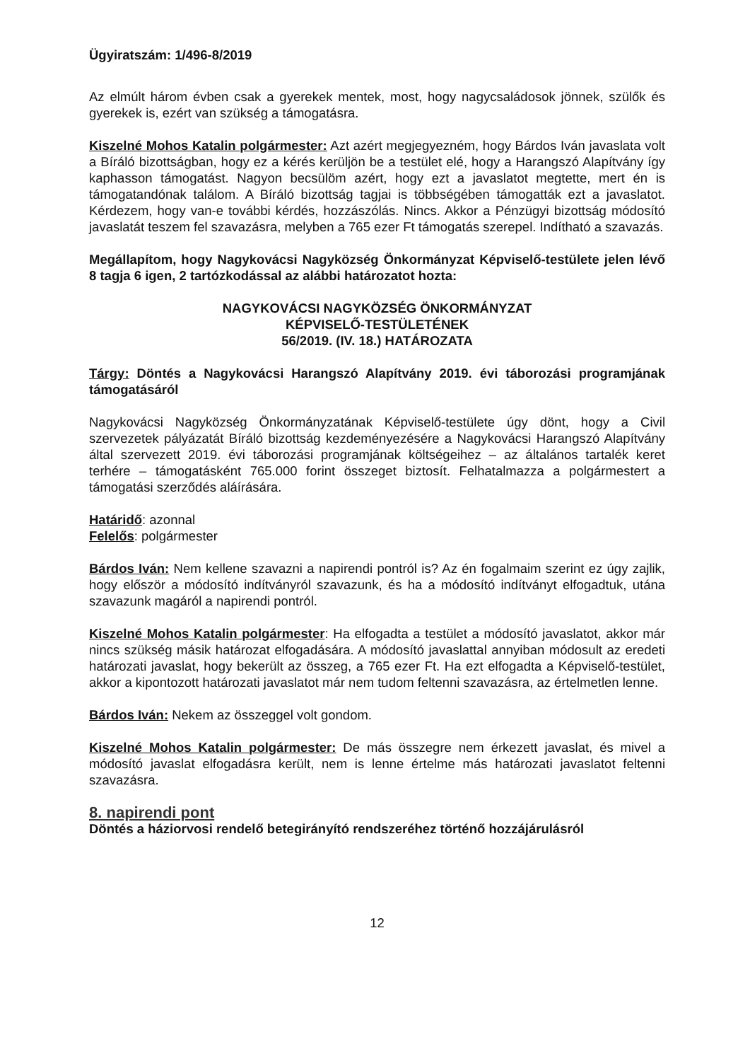Ügyiratszám: 1/496-8/2019
Az elmúlt három évben csak a gyerekek mentek, most, hogy nagycsaládosok jönnek, szülők és gyerekek is, ezért van szükség a támogatásra.
Kiszelné Mohos Katalin polgármester: Azt azért megjegyezném, hogy Bárdos Iván javaslata volt a Bíráló bizottságban, hogy ez a kérés kerüljön be a testület elé, hogy a Harangszó Alapítvány így kaphasson támogatást. Nagyon becsülöm azért, hogy ezt a javaslatot megtette, mert én is támogatandónak találom. A Bíráló bizottság tagjai is többségében támogatták ezt a javaslatot. Kérdezem, hogy van-e további kérdés, hozzászólás. Nincs. Akkor a Pénzügyi bizottság módosító javaslatát teszem fel szavazásra, melyben a 765 ezer Ft támogatás szerepel. Indítható a szavazás.
Megállapítom, hogy Nagykovácsi Nagyközség Önkormányzat Képviselő-testülete jelen lévő 8 tagja 6 igen, 2 tartózkodással az alábbi határozatot hozta:
NAGYKOVÁCSI NAGYKÖZSÉG ÖNKORMÁNYZAT
KÉPVISELŐ-TESTÜLETÉNEK
56/2019. (IV. 18.) HATÁROZATA
Tárgy: Döntés a Nagykovácsi Harangszó Alapítvány 2019. évi táborozási programjának támogatásáról
Nagykovácsi Nagyközség Önkormányzatának Képviselő-testülete úgy dönt, hogy a Civil szervezetek pályázatát Bíráló bizottság kezdeményezésére a Nagykovácsi Harangszó Alapítvány által szervezett 2019. évi táborozási programjának költségeihez – az általános tartalék keret terhére – támogatásként 765.000 forint összeget biztosít. Felhatalmazza a polgármestert a támogatási szerződés aláírására.
Határidő: azonnal
Felelős: polgármester
Bárdos Iván: Nem kellene szavazni a napirendi pontról is? Az én fogalmaim szerint ez úgy zajlik, hogy először a módosító indítványról szavazunk, és ha a módosító indítványt elfogadtuk, utána szavazunk magáról a napirendi pontról.
Kiszelné Mohos Katalin polgármester: Ha elfogadta a testület a módosító javaslatot, akkor már nincs szükség másik határozat elfogadására. A módosító javaslattal annyiban módosult az eredeti határozati javaslat, hogy bekerült az összeg, a 765 ezer Ft. Ha ezt elfogadta a Képviselő-testület, akkor a kipontozott határozati javaslatot már nem tudom feltenni szavazásra, az értelmetlen lenne.
Bárdos Iván: Nekem az összeggel volt gondom.
Kiszelné Mohos Katalin polgármester: De más összegre nem érkezett javaslat, és mivel a módosító javaslat elfogadásra került, nem is lenne értelme más határozati javaslatot feltenni szavazásra.
8. napirendi pont
Döntés a háziorvosi rendelő betegirányító rendszeréhez történő hozzájárulásról
12